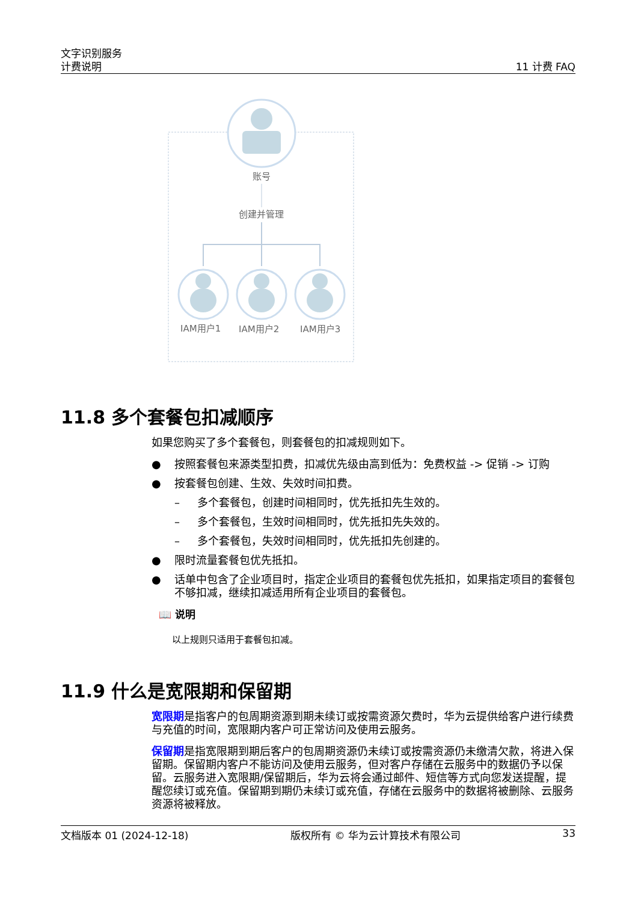文字识别服务
计费说明
11 计费 FAQ
账号
创建并管理
IAM用户1
IAM用户2
IAM用户3
11.8 多个套餐包扣减顺序
如果您购买了多个套餐包，则套餐包的扣减规则如下。
● 按照套餐包来源类型扣费，扣减优先级由高到低为：免费权益 -> 促销 -> 订购
● 按套餐包创建、生效、失效时间扣费。
– 多个套餐包，创建时间相同时，优先抵扣先生效的。
– 多个套餐包，生效时间相同时，优先抵扣先失效的。
– 多个套餐包，失效时间相同时，优先抵扣先创建的。
● 限时流量套餐包优先抵扣。
● 话单中包含了企业项目时，指定企业项目的套餐包优先抵扣，如果指定项目的套餐包不够扣减，继续扣减适用所有企业项目的套餐包。
📖 说明
以上规则只适用于套餐包扣减。
11.9 什么是宽限期和保留期
宽限期是指客户的包周期资源到期未续订或按需资源欠费时，华为云提供给客户进行续费与充值的时间，宽限期内客户可正常访问及使用云服务。
保留期是指宽限期到期后客户的包周期资源仍未续订或按需资源仍未缴清欠款，将进入保留期。保留期内客户不能访问及使用云服务，但对客户存储在云服务中的数据仍予以保留。云服务进入宽限期/保留期后，华为云将会通过邮件、短信等方式向您发送提醒，提醒您续订或充值。保留期到期仍未续订或充值，存储在云服务中的数据将被删除、云服务资源将被释放。
文档版本 01 (2024-12-18) 版权所有 © 华为云计算技术有限公司 33